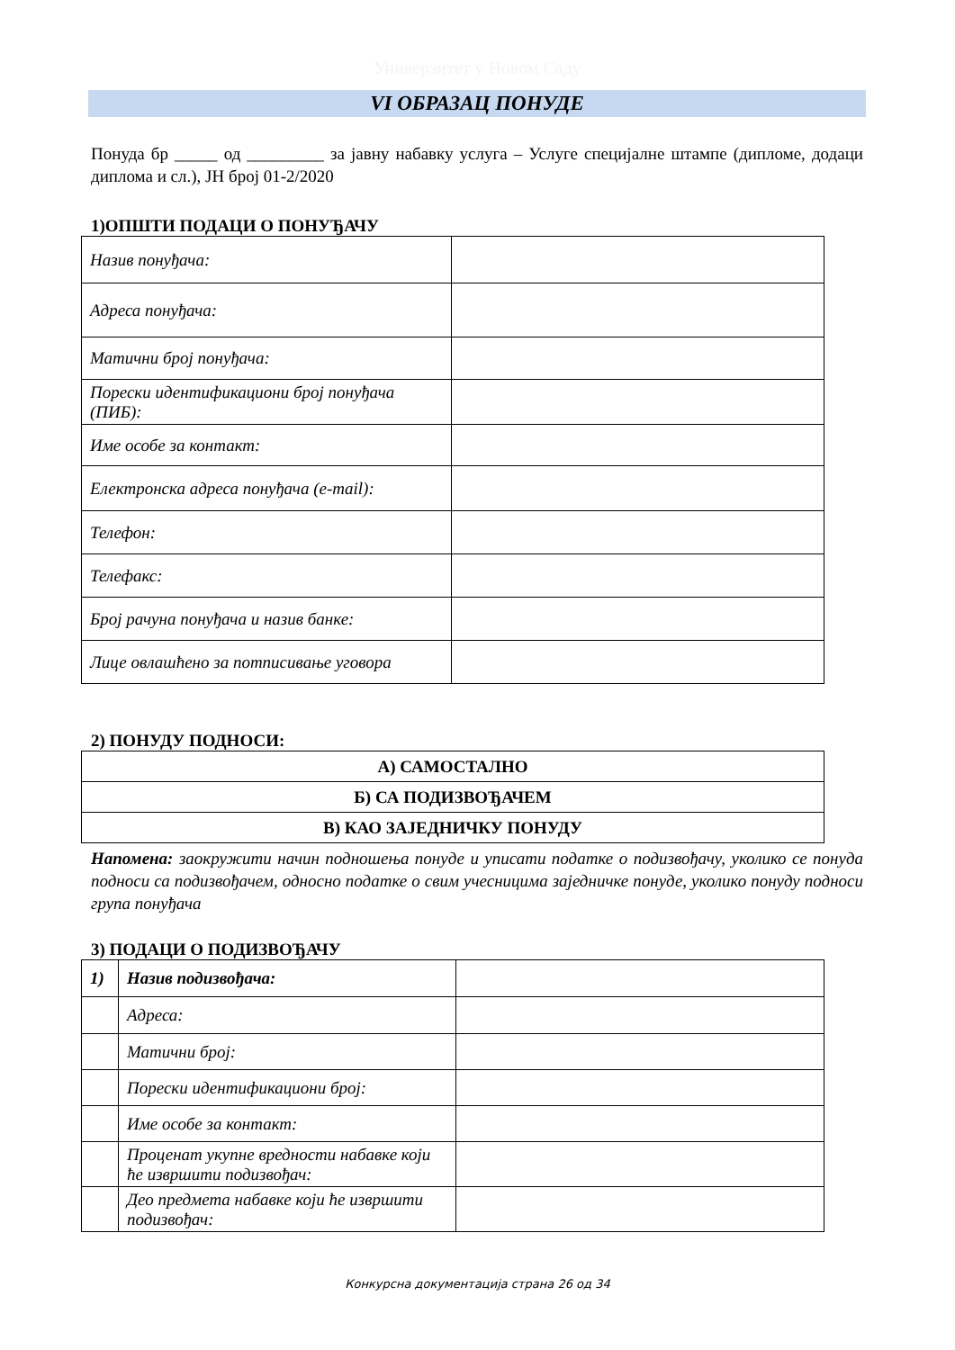Универзитет у Новом Саду
VI ОБРАЗАЦ ПОНУДЕ
Понуда бр _____ од _________ за јавну набавку услуга – Услуге специјалне штампе (дипломе, додаци диплома и сл.), ЈН број 01-2/2020
1)ОПШТИ ПОДАЦИ О ПОНУЂАЧУ
| Назив понуђача: | |
| Адреса понуђача: | |
| Матични број понуђача: | |
| Порески идентификациони број понуђача (ПИБ): | |
| Име особе за контакт: | |
| Електронска адреса понуђача (e-mail): | |
| Телефон: | |
| Телефакс: | |
| Број рачуна понуђача и назив банке: | |
| Лице овлашћено за потписивање уговора | |
2) ПОНУДУ ПОДНОСИ:
| А) САМОСТАЛНО |
| Б) СА ПОДИЗВОЂАЧЕМ |
| В) КАО ЗАЈЕДНИЧКУ ПОНУДУ |
Напомена: заокружити начин подношења понуде и уписати податке о подизвођачу, уколико се понуда подноси са подизвођачем, односно податке о свим учесницима заједничке понуде, уколико понуду подноси група понуђача
3) ПОДАЦИ О ПОДИЗВОЂАЧУ
| 1) | Назив подизвођача: | |
| | Адреса: | |
| | Матични број: | |
| | Порески идентификациони број: | |
| | Име особе за контакт: | |
| | Проценат укупне вредности набавке који ће извршити подизвођач: | |
| | Део предмета набавке који ће извршити подизвођач: | |
Конкурсна документација страна 26 од 34